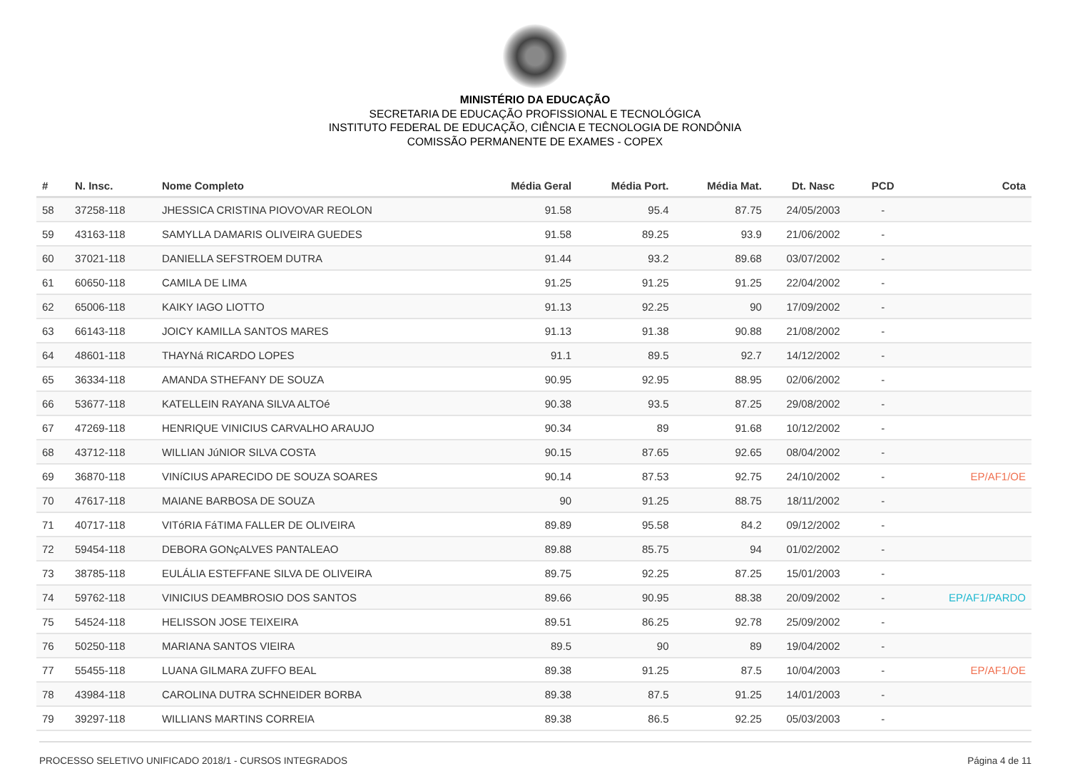MINISTÉRIO DA EDUCAÇÃO
SECRETARIA DE EDUCAÇÃO PROFISSIONAL E TECNOLÓGICA
INSTITUTO FEDERAL DE EDUCAÇÃO, CIÊNCIA E TECNOLOGIA DE RONDÔNIA
COMISSÃO PERMANENTE DE EXAMES - COPEX
| # | N. Insc. | Nome Completo | Média Geral | Média Port. | Média Mat. | Dt. Nasc | PCD | Cota |
| --- | --- | --- | --- | --- | --- | --- | --- | --- |
| 58 | 37258-118 | JHESSICA CRISTINA PIOVOVAR REOLON | 91.58 | 95.4 | 87.75 | 24/05/2003 | - | |
| 59 | 43163-118 | SAMYLLA DAMARIS OLIVEIRA GUEDES | 91.58 | 89.25 | 93.9 | 21/06/2002 | - | |
| 60 | 37021-118 | DANIELLA SEFSTROEM DUTRA | 91.44 | 93.2 | 89.68 | 03/07/2002 | - | |
| 61 | 60650-118 | CAMILA DE LIMA | 91.25 | 91.25 | 91.25 | 22/04/2002 | - | |
| 62 | 65006-118 | KAIKY IAGO LIOTTO | 91.13 | 92.25 | 90 | 17/09/2002 | - | |
| 63 | 66143-118 | JOICY KAMILLA SANTOS MARES | 91.13 | 91.38 | 90.88 | 21/08/2002 | - | |
| 64 | 48601-118 | THAYNá RICARDO LOPES | 91.1 | 89.5 | 92.7 | 14/12/2002 | - | |
| 65 | 36334-118 | AMANDA STHEFANY DE SOUZA | 90.95 | 92.95 | 88.95 | 02/06/2002 | - | |
| 66 | 53677-118 | KATELLEIN RAYANA SILVA ALTOé | 90.38 | 93.5 | 87.25 | 29/08/2002 | - | |
| 67 | 47269-118 | HENRIQUE VINICIUS CARVALHO ARAUJO | 90.34 | 89 | 91.68 | 10/12/2002 | - | |
| 68 | 43712-118 | WILLIAN JúNIOR SILVA COSTA | 90.15 | 87.65 | 92.65 | 08/04/2002 | - | |
| 69 | 36870-118 | VINíCIUS APARECIDO DE SOUZA SOARES | 90.14 | 87.53 | 92.75 | 24/10/2002 | - | EP/AF1/OE |
| 70 | 47617-118 | MAIANE BARBOSA DE SOUZA | 90 | 91.25 | 88.75 | 18/11/2002 | - | |
| 71 | 40717-118 | VITóRIA FáTIMA FALLER DE OLIVEIRA | 89.89 | 95.58 | 84.2 | 09/12/2002 | - | |
| 72 | 59454-118 | DEBORA GONçALVES PANTALEAO | 89.88 | 85.75 | 94 | 01/02/2002 | - | |
| 73 | 38785-118 | EULÁLIA ESTEFFANE SILVA DE OLIVEIRA | 89.75 | 92.25 | 87.25 | 15/01/2003 | - | |
| 74 | 59762-118 | VINICIUS DEAMBROSIO DOS SANTOS | 89.66 | 90.95 | 88.38 | 20/09/2002 | - | EP/AF1/PARDO |
| 75 | 54524-118 | HELISSON JOSE TEIXEIRA | 89.51 | 86.25 | 92.78 | 25/09/2002 | - | |
| 76 | 50250-118 | MARIANA SANTOS VIEIRA | 89.5 | 90 | 89 | 19/04/2002 | - | |
| 77 | 55455-118 | LUANA GILMARA ZUFFO BEAL | 89.38 | 91.25 | 87.5 | 10/04/2003 | - | EP/AF1/OE |
| 78 | 43984-118 | CAROLINA DUTRA SCHNEIDER BORBA | 89.38 | 87.5 | 91.25 | 14/01/2003 | - | |
| 79 | 39297-118 | WILLIANS MARTINS CORREIA | 89.38 | 86.5 | 92.25 | 05/03/2003 | - | |
PROCESSO SELETIVO UNIFICADO 2018/1 - CURSOS INTEGRADOS Página 4 de 11